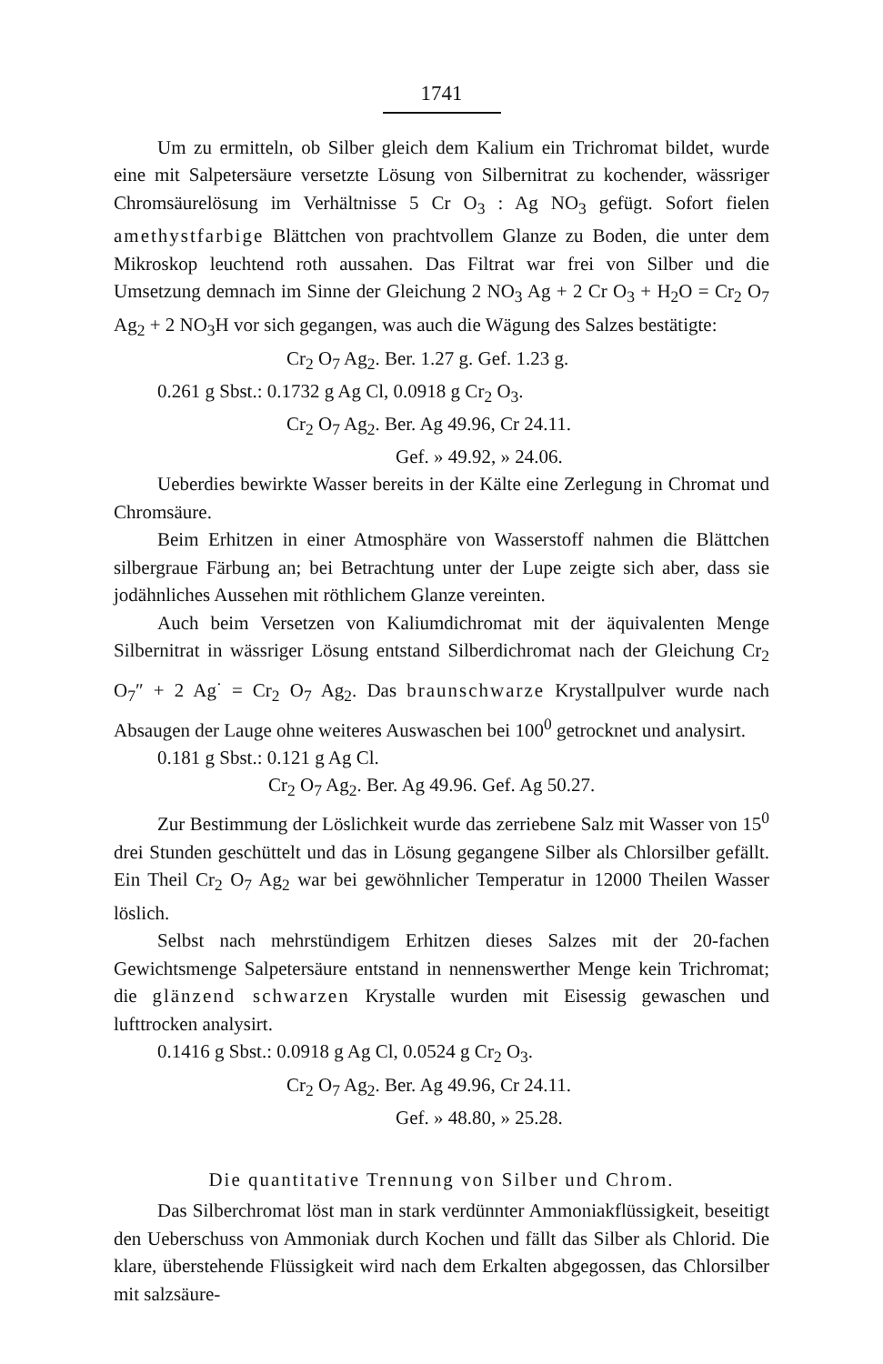1741
Um zu ermitteln, ob Silber gleich dem Kalium ein Trichromat bildet, wurde eine mit Salpetersäure versetzte Lösung von Silbernitrat zu kochender, wässriger Chromsäurelösung im Verhältnisse 5 Cr O<sub>3</sub> : Ag NO<sub>3</sub> gefügt. Sofort fielen amethystfarbige Blättchen von prachtvollem Glanze zu Boden, die unter dem Mikroskop leuchtend roth aussahen. Das Filtrat war frei von Silber und die Umsetzung demnach im Sinne der Gleichung 2 NO<sub>3</sub> Ag + 2 Cr O<sub>3</sub> + H<sub>2</sub>O = Cr<sub>2</sub> O<sub>7</sub> Ag<sub>2</sub> + 2 NO<sub>3</sub>H vor sich gegangen, was auch die Wägung des Salzes bestätigte:
Cr<sub>2</sub> O<sub>7</sub> Ag<sub>2</sub>. Ber. 1.27 g. Gef. 1.23 g.
0.261 g Sbst.: 0.1732 g Ag Cl, 0.0918 g Cr<sub>2</sub> O<sub>3</sub>.
Cr<sub>2</sub> O<sub>7</sub> Ag<sub>2</sub>. Ber. Ag 49.96, Cr 24.11.
Gef. » 49.92, » 24.06.
Ueberdies bewirkte Wasser bereits in der Kälte eine Zerlegung in Chromat und Chromsäure.
Beim Erhitzen in einer Atmosphäre von Wasserstoff nahmen die Blättchen silbergraue Färbung an; bei Betrachtung unter der Lupe zeigte sich aber, dass sie jodähnliches Aussehen mit röthlichem Glanze vereinten.
Auch beim Versetzen von Kaliumdichromat mit der äquivalenten Menge Silbernitrat in wässriger Lösung entstand Silberdichromat nach der Gleichung Cr<sub>2</sub> O<sub>7</sub>″ + 2 Ag<sup>·</sup> = Cr<sub>2</sub> O<sub>7</sub> Ag<sub>2</sub>. Das braunschwarze Krystallpulver wurde nach Absaugen der Lauge ohne weiteres Auswaschen bei 100<sup>0</sup> getrocknet und analysirt.
0.181 g Sbst.: 0.121 g Ag Cl.
Cr<sub>2</sub> O<sub>7</sub> Ag<sub>2</sub>. Ber. Ag 49.96. Gef. Ag 50.27.
Zur Bestimmung der Löslichkeit wurde das zerriebene Salz mit Wasser von 15<sup>0</sup> drei Stunden geschüttelt und das in Lösung gegangene Silber als Chlorsilber gefällt. Ein Theil Cr<sub>2</sub> O<sub>7</sub> Ag<sub>2</sub> war bei gewöhnlicher Temperatur in 12000 Theilen Wasser löslich.
Selbst nach mehrstündigem Erhitzen dieses Salzes mit der 20-fachen Gewichtsmenge Salpetersäure entstand in nennenswerther Menge kein Trichromat; die glänzend schwarzen Krystalle wurden mit Eisessig gewaschen und lufttrocken analysirt.
0.1416 g Sbst.: 0.0918 g Ag Cl, 0.0524 g Cr<sub>2</sub> O<sub>3</sub>.
Cr<sub>2</sub> O<sub>7</sub> Ag<sub>2</sub>. Ber. Ag 49.96, Cr 24.11.
Gef. » 48.80, » 25.28.
Die quantitative Trennung von Silber und Chrom.
Das Silberchromat löst man in stark verdünnter Ammoniakflüssigkeit, beseitigt den Ueberschuss von Ammoniak durch Kochen und fällt das Silber als Chlorid. Die klare, überstehende Flüssigkeit wird nach dem Erkalten abgegossen, das Chlorsilber mit salzsäure-